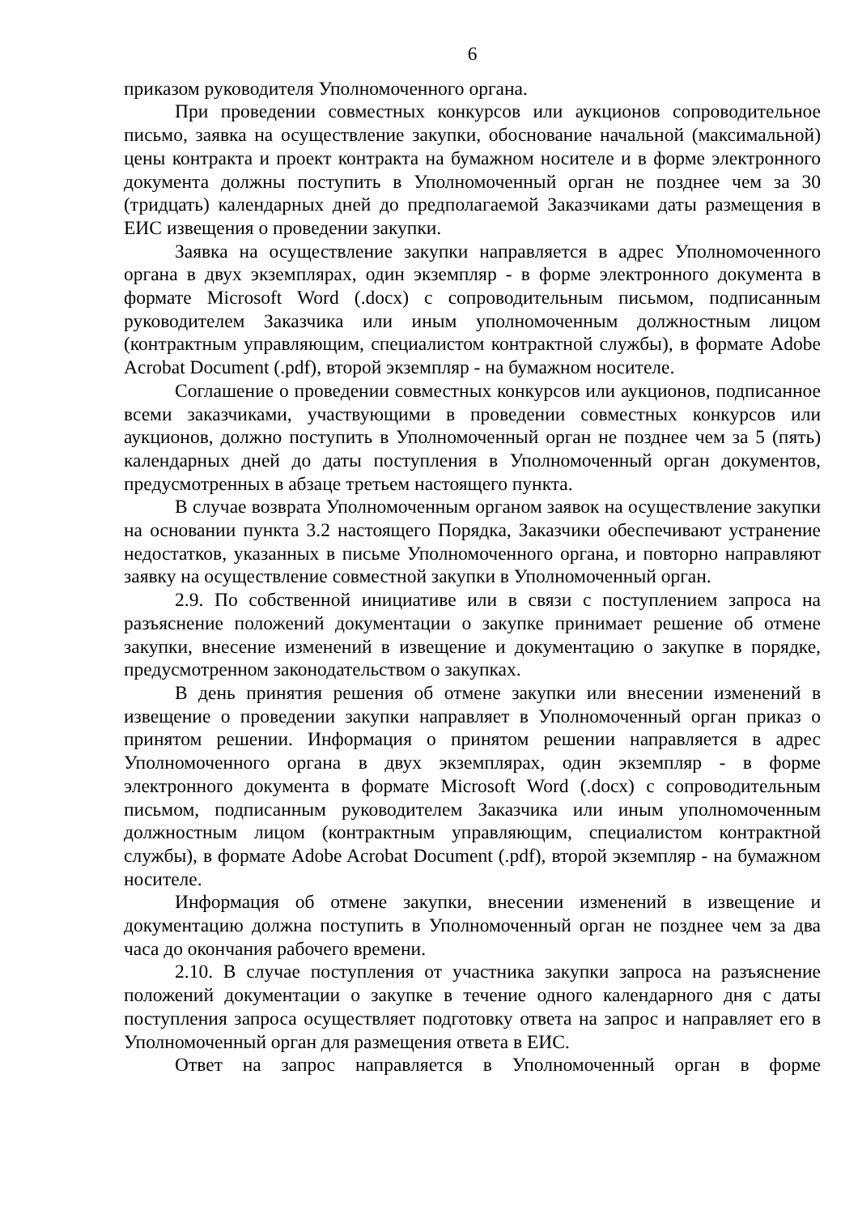6
приказом руководителя Уполномоченного органа.
При проведении совместных конкурсов или аукционов сопроводительное письмо, заявка на осуществление закупки, обоснование начальной (максимальной) цены контракта и проект контракта на бумажном носителе и в форме электронного документа должны поступить в Уполномоченный орган не позднее чем за 30 (тридцать) календарных дней до предполагаемой Заказчиками даты размещения в ЕИС извещения о проведении закупки.
Заявка на осуществление закупки направляется в адрес Уполномоченного органа в двух экземплярах, один экземпляр - в форме электронного документа в формате Microsoft Word (.docx) с сопроводительным письмом, подписанным руководителем Заказчика или иным уполномоченным должностным лицом (контрактным управляющим, специалистом контрактной службы), в формате Adobe Acrobat Document (.pdf), второй экземпляр - на бумажном носителе.
Соглашение о проведении совместных конкурсов или аукционов, подписанное всеми заказчиками, участвующими в проведении совместных конкурсов или аукционов, должно поступить в Уполномоченный орган не позднее чем за 5 (пять) календарных дней до даты поступления в Уполномоченный орган документов, предусмотренных в абзаце третьем настоящего пункта.
В случае возврата Уполномоченным органом заявок на осуществление закупки на основании пункта 3.2 настоящего Порядка, Заказчики обеспечивают устранение недостатков, указанных в письме Уполномоченного органа, и повторно направляют заявку на осуществление совместной закупки в Уполномоченный орган.
2.9. По собственной инициативе или в связи с поступлением запроса на разъяснение положений документации о закупке принимает решение об отмене закупки, внесение изменений в извещение и документацию о закупке в порядке, предусмотренном законодательством о закупках.
В день принятия решения об отмене закупки или внесении изменений в извещение о проведении закупки направляет в Уполномоченный орган приказ о принятом решении. Информация о принятом решении направляется в адрес Уполномоченного органа в двух экземплярах, один экземпляр - в форме электронного документа в формате Microsoft Word (.docx) с сопроводительным письмом, подписанным руководителем Заказчика или иным уполномоченным должностным лицом (контрактным управляющим, специалистом контрактной службы), в формате Adobe Acrobat Document (.pdf), второй экземпляр - на бумажном носителе.
Информация об отмене закупки, внесении изменений в извещение и документацию должна поступить в Уполномоченный орган не позднее чем за два часа до окончания рабочего времени.
2.10. В случае поступления от участника закупки запроса на разъяснение положений документации о закупке в течение одного календарного дня с даты поступления запроса осуществляет подготовку ответа на запрос и направляет его в Уполномоченный орган для размещения ответа в ЕИС.
Ответ на запрос направляется в Уполномоченный орган в форме